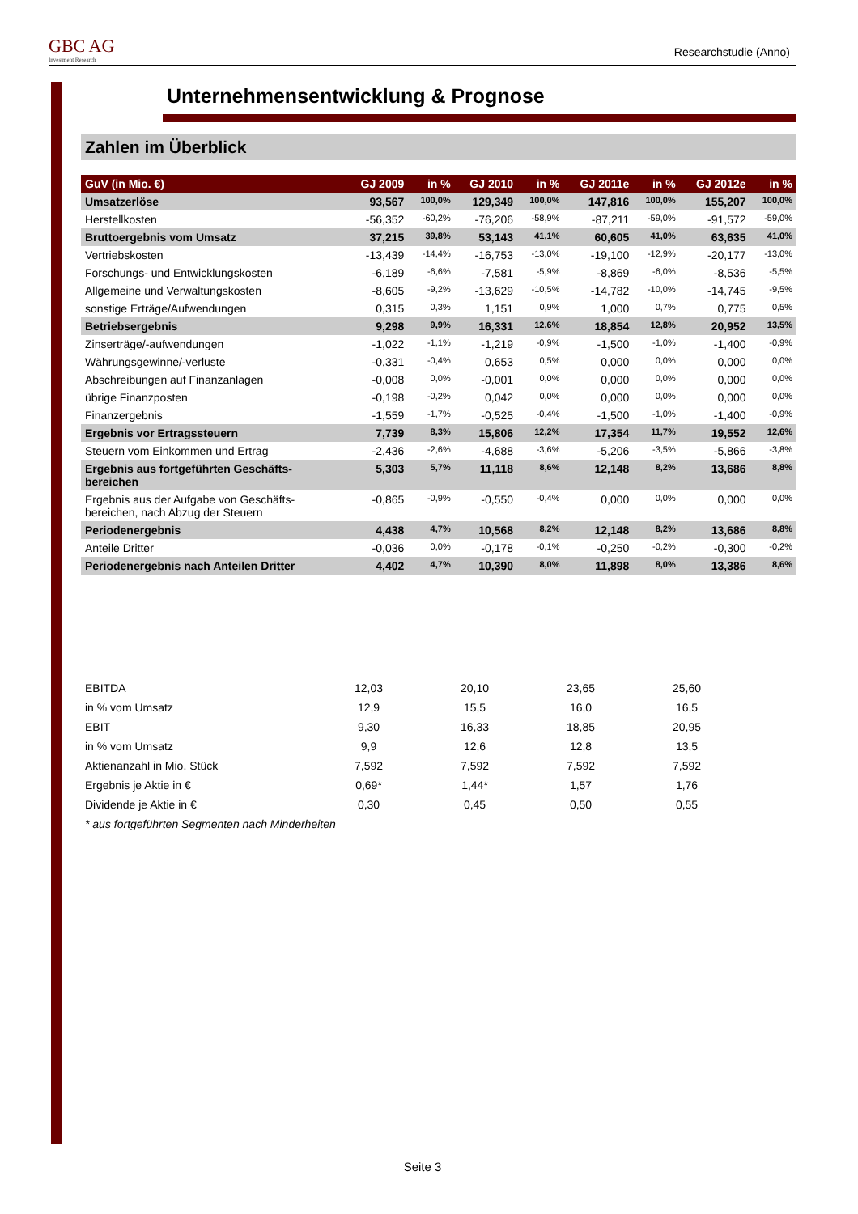GBC AG
Investment Research
Researchstudie (Anno)
Unternehmensentwicklung & Prognose
Zahlen im Überblick
| GuV (in Mio. €) | GJ 2009 | in % | GJ 2010 | in % | GJ 2011e | in % | GJ 2012e | in % |
| --- | --- | --- | --- | --- | --- | --- | --- | --- |
| Umsatzerlöse | 93,567 | 100,0% | 129,349 | 100,0% | 147,816 | 100,0% | 155,207 | 100,0% |
| Herstellkosten | -56,352 | -60,2% | -76,206 | -58,9% | -87,211 | -59,0% | -91,572 | -59,0% |
| Bruttoergebnis vom Umsatz | 37,215 | 39,8% | 53,143 | 41,1% | 60,605 | 41,0% | 63,635 | 41,0% |
| Vertriebskosten | -13,439 | -14,4% | -16,753 | -13,0% | -19,100 | -12,9% | -20,177 | -13,0% |
| Forschungs- und Entwicklungskosten | -6,189 | -6,6% | -7,581 | -5,9% | -8,869 | -6,0% | -8,536 | -5,5% |
| Allgemeine und Verwaltungskosten | -8,605 | -9,2% | -13,629 | -10,5% | -14,782 | -10,0% | -14,745 | -9,5% |
| sonstige Erträge/Aufwendungen | 0,315 | 0,3% | 1,151 | 0,9% | 1,000 | 0,7% | 0,775 | 0,5% |
| Betriebsergebnis | 9,298 | 9,9% | 16,331 | 12,6% | 18,854 | 12,8% | 20,952 | 13,5% |
| Zinserträge/-aufwendungen | -1,022 | -1,1% | -1,219 | -0,9% | -1,500 | -1,0% | -1,400 | -0,9% |
| Währungsgewinne/-verluste | -0,331 | -0,4% | 0,653 | 0,5% | 0,000 | 0,0% | 0,000 | 0,0% |
| Abschreibungen auf Finanzanlagen | -0,008 | 0,0% | -0,001 | 0,0% | 0,000 | 0,0% | 0,000 | 0,0% |
| übrige Finanzposten | -0,198 | -0,2% | 0,042 | 0,0% | 0,000 | 0,0% | 0,000 | 0,0% |
| Finanzergebnis | -1,559 | -1,7% | -0,525 | -0,4% | -1,500 | -1,0% | -1,400 | -0,9% |
| Ergebnis vor Ertragssteuern | 7,739 | 8,3% | 15,806 | 12,2% | 17,354 | 11,7% | 19,552 | 12,6% |
| Steuern vom Einkommen und Ertrag | -2,436 | -2,6% | -4,688 | -3,6% | -5,206 | -3,5% | -5,866 | -3,8% |
| Ergebnis aus fortgeführten Geschäfts- bereichen | 5,303 | 5,7% | 11,118 | 8,6% | 12,148 | 8,2% | 13,686 | 8,8% |
| Ergebnis aus der Aufgabe von Geschäfts- bereichen, nach Abzug der Steuern | -0,865 | -0,9% | -0,550 | -0,4% | 0,000 | 0,0% | 0,000 | 0,0% |
| Periodenergebnis | 4,438 | 4,7% | 10,568 | 8,2% | 12,148 | 8,2% | 13,686 | 8,8% |
| Anteile Dritter | -0,036 | 0,0% | -0,178 | -0,1% | -0,250 | -0,2% | -0,300 | -0,2% |
| Periodenergebnis nach Anteilen Dritter | 4,402 | 4,7% | 10,390 | 8,0% | 11,898 | 8,0% | 13,386 | 8,6% |
| EBITDA | 12,03 | 20,10 | 23,65 | 25,60 | |
| in % vom Umsatz | 12,9 | 15,5 | 16,0 | 16,5 | |
| EBIT | 9,30 | 16,33 | 18,85 | 20,95 | |
| in % vom Umsatz | 9,9 | 12,6 | 12,8 | 13,5 | |
| Aktienanzahl in Mio. Stück | 7,592 | 7,592 | 7,592 | 7,592 | |
| Ergebnis je Aktie in € | 0,69* | 1,44* | 1,57 | 1,76 | |
| Dividende je Aktie in € | 0,30 | 0,45 | 0,50 | 0,55 | |
| * aus fortgeführten Segmenten nach Minderheiten | | | | | |
Seite 3